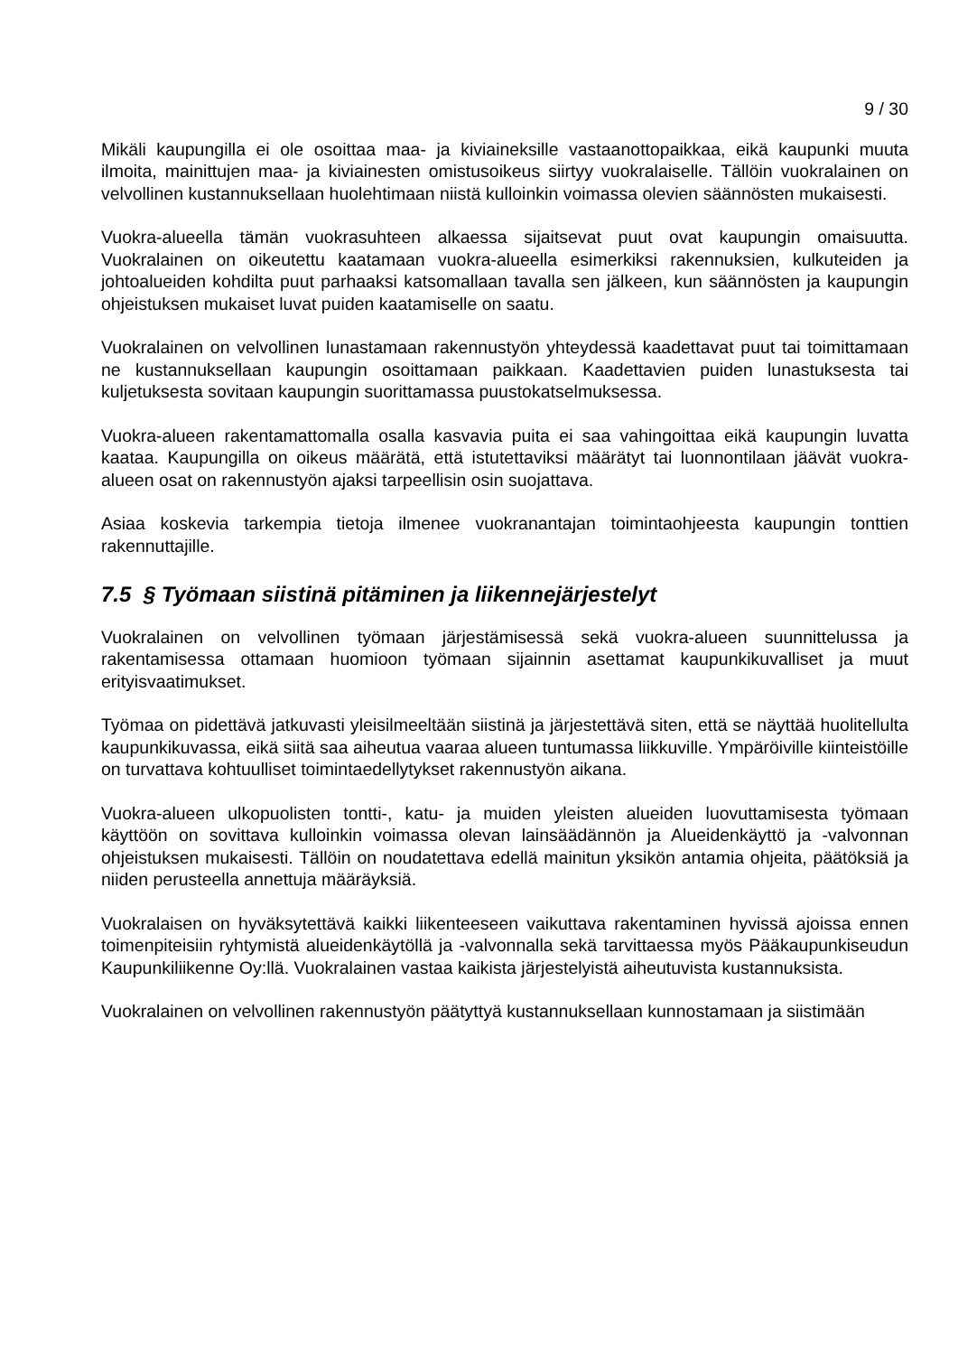9 / 30
Mikäli kaupungilla ei ole osoittaa maa- ja kiviaineksille vastaanottopaikkaa, eikä kaupunki muuta ilmoita, mainittujen maa- ja kiviainesten omistusoikeus siirtyy vuokralaiselle. Tällöin vuokralainen on velvollinen kustannuksellaan huolehtimaan niistä kulloinkin voimassa olevien säännösten mukaisesti.
Vuokra-alueella tämän vuokrasuhteen alkaessa sijaitsevat puut ovat kaupungin omaisuutta. Vuokralainen on oikeutettu kaatamaan vuokra-alueella esimerkiksi rakennuksien, kulkuteiden ja johtoalueiden kohdilta puut parhaaksi katsomallaan tavalla sen jälkeen, kun säännösten ja kaupungin ohjeistuksen mukaiset luvat puiden kaatamiselle on saatu.
Vuokralainen on velvollinen lunastamaan rakennustyön yhteydessä kaadettavat puut tai toimittamaan ne kustannuksellaan kaupungin osoittamaan paikkaan. Kaadettavien puiden lunastuksesta tai kuljetuksesta sovitaan kaupungin suorittamassa puustokatselmuksessa.
Vuokra-alueen rakentamattomalla osalla kasvavia puita ei saa vahingoittaa eikä kaupungin luvatta kaataa. Kaupungilla on oikeus määrätä, että istutettaviksi määrätyt tai luonnontilaan jäävät vuokra-alueen osat on rakennustyön ajaksi tarpeellisin osin suojattava.
Asiaa koskevia tarkempia tietoja ilmenee vuokranantajan toimintaohjeesta kaupungin tonttien rakennuttajille.
7.5 § Työmaan siistinä pitäminen ja liikennejärjestelyt
Vuokralainen on velvollinen työmaan järjestämisessä sekä vuokra-alueen suunnittelussa ja rakentamisessa ottamaan huomioon työmaan sijainnin asettamat kaupunkikuvalliset ja muut erityisvaatimukset.
Työmaa on pidettävä jatkuvasti yleisilmeeltään siistinä ja järjestettävä siten, että se näyttää huolitellulta kaupunkikuvassa, eikä siitä saa aiheutua vaaraa alueen tuntumassa liikkuville. Ympäröiville kiinteistöille on turvattava kohtuulliset toimintaedellytykset rakennustyön aikana.
Vuokra-alueen ulkopuolisten tontti-, katu- ja muiden yleisten alueiden luovuttamisesta työmaan käyttöön on sovittava kulloinkin voimassa olevan lainsäädännön ja Alueidenkäyttö ja -valvonnan ohjeistuksen mukaisesti. Tällöin on noudatettava edellä mainitun yksikön antamia ohjeita, päätöksiä ja niiden perusteella annettuja määräyksiä.
Vuokralaisen on hyväksytettävä kaikki liikenteeseen vaikuttava rakentaminen hyvissä ajoissa ennen toimenpiteisiin ryhtymistä alueidenkäytöllä ja -valvonnalla sekä tarvittaessa myös Pääkaupunkiseudun Kaupunkiliikenne Oy:llä. Vuokralainen vastaa kaikista järjestelyistä aiheutuvista kustannuksista.
Vuokralainen on velvollinen rakennustyön päätyttyä kustannuksellaan kunnostamaan ja siistimään